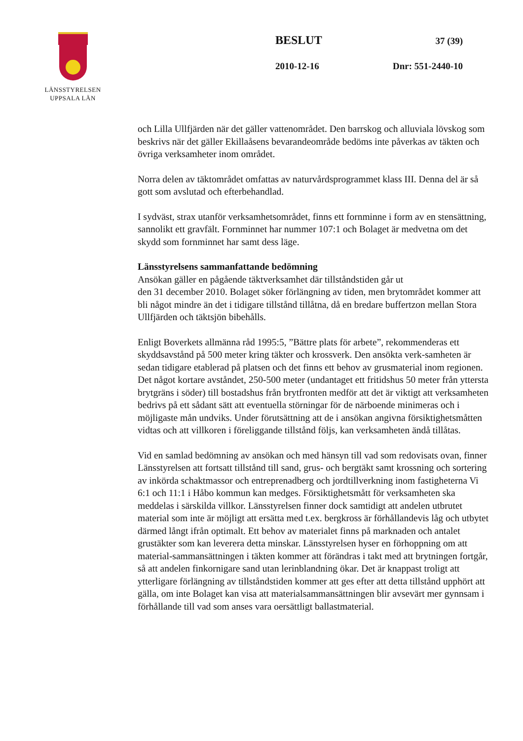LÄNSSTYRELSEN
UPPSALA LÄN
BESLUT 37 (39)
2010-12-16 Dnr: 551-2440-10
och Lilla Ullfjärden när det gäller vattenområdet. Den barrskog och alluviala lövskog som beskrivs när det gäller Ekillaåsens bevarandeområde bedöms inte påverkas av täkten och övriga verksamheter inom området.
Norra delen av täktområdet omfattas av naturvårdsprogrammet klass III. Denna del är så gott som avslutad och efterbehandlad.
I sydväst, strax utanför verksamhetsområdet, finns ett fornminne i form av en stensättning, sannolikt ett gravfält. Fornminnet har nummer 107:1 och Bolaget är medvetna om det skydd som fornminnet har samt dess läge.
Länsstyrelsens sammanfattande bedömning
Ansökan gäller en pågående täktverksamhet där tillståndstiden går ut
den 31 december 2010. Bolaget söker förlängning av tiden, men brytområdet kommer att bli något mindre än det i tidigare tillstånd tillåtna, då en bredare buffertzon mellan Stora Ullfjärden och täktsjön bibehålls.
Enligt Boverkets allmänna råd 1995:5, ”Bättre plats för arbete”, rekommenderas ett skyddsavstånd på 500 meter kring täkter och krossverk. Den ansökta verk-samheten är sedan tidigare etablerad på platsen och det finns ett behov av grusmaterial inom regionen. Det något kortare avståndet, 250-500 meter (undantaget ett fritidshus 50 meter från yttersta brytgräns i söder) till bostadshus från brytfronten medför att det är viktigt att verksamheten bedrivs på ett sådant sätt att eventuella störningar för de närboende minimeras och i möjligaste mån undviks. Under förutsättning att de i ansökan angivna försiktighetsmåtten vidtas och att villkoren i föreliggande tillstånd följs, kan verksamheten ändå tillåtas.
Vid en samlad bedömning av ansökan och med hänsyn till vad som redovisats ovan, finner Länsstyrelsen att fortsatt tillstånd till sand, grus- och bergtäkt samt krossning och sortering av inkörda schaktmassor och entreprenadberg och jordtillverkning inom fastigheterna Vi 6:1 och 11:1 i Håbo kommun kan medges. Försiktighetsmått för verksamheten ska meddelas i särskilda villkor. Länsstyrelsen finner dock samtidigt att andelen utbrutet material som inte är möjligt att ersätta med t.ex. bergkross är förhållandevis låg och utbytet därmed långt ifrån optimalt. Ett behov av materialet finns på marknaden och antalet grustäkter som kan leverera detta minskar. Länsstyrelsen hyser en förhoppning om att material-sammansättningen i täkten kommer att förändras i takt med att brytningen fortgår, så att andelen finkornigare sand utan lerinblandning ökar. Det är knappast troligt att ytterligare förlängning av tillståndstiden kommer att ges efter att detta tillstånd upphört att gälla, om inte Bolaget kan visa att materialsammansättningen blir avsevärt mer gynnsam i förhållande till vad som anses vara oersättligt ballastmaterial.